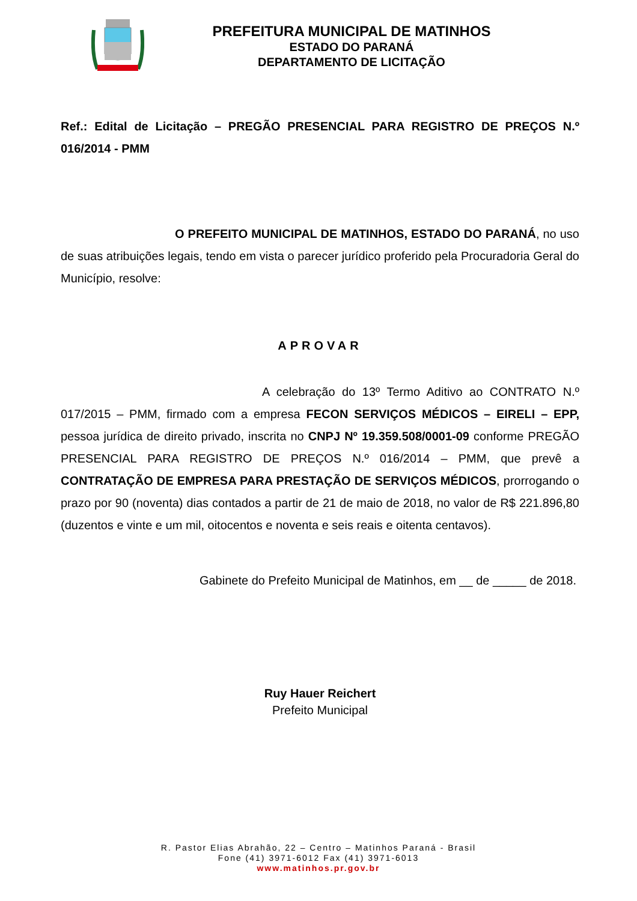PREFEITURA MUNICIPAL DE MATINHOS
ESTADO DO PARANÁ
DEPARTAMENTO DE LICITAÇÃO
Ref.: Edital de Licitação – PREGÃO PRESENCIAL PARA REGISTRO DE PREÇOS N.º 016/2014 - PMM
O PREFEITO MUNICIPAL DE MATINHOS, ESTADO DO PARANÁ, no uso de suas atribuições legais, tendo em vista o parecer jurídico proferido pela Procuradoria Geral do Município, resolve:
APROVAR
A celebração do 13º Termo Aditivo ao CONTRATO N.º 017/2015 – PMM, firmado com a empresa FECON SERVIÇOS MÉDICOS – EIRELI – EPP, pessoa jurídica de direito privado, inscrita no CNPJ Nº 19.359.508/0001-09 conforme PREGÃO PRESENCIAL PARA REGISTRO DE PREÇOS N.º 016/2014 – PMM, que prevê a CONTRATAÇÃO DE EMPRESA PARA PRESTAÇÃO DE SERVIÇOS MÉDICOS, prorrogando o prazo por 90 (noventa) dias contados a partir de 21 de maio de 2018, no valor de R$ 221.896,80 (duzentos e vinte e um mil, oitocentos e noventa e seis reais e oitenta centavos).
Gabinete do Prefeito Municipal de Matinhos, em __ de _____ de 2018.
Ruy Hauer Reichert
Prefeito Municipal
R. Pastor Elias Abrahão, 22 – Centro – Matinhos Paraná - Brasil
Fone (41) 3971-6012 Fax (41) 3971-6013
www.matinhos.pr.gov.br